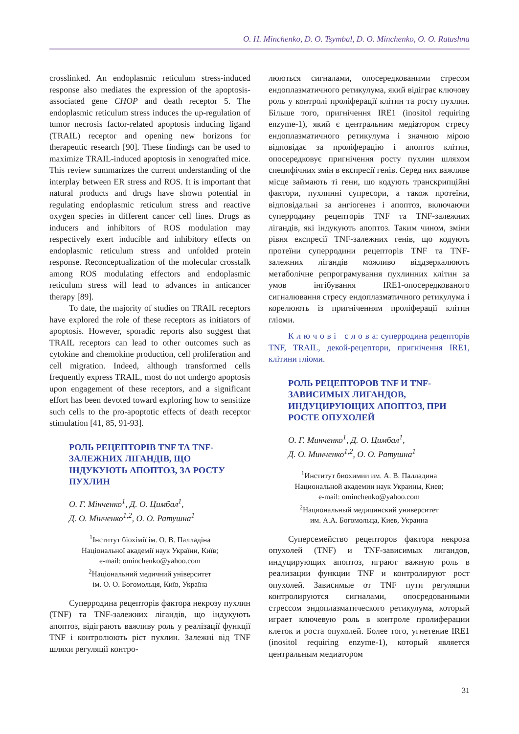O. H. Minchenko, D. O. Tsymbal, D. O. Minchenko, O. O. Ratushna
crosslinked. An endoplasmic reticulum stress-induced response also mediates the expression of the apoptosis-associated gene CHOP and death receptor 5. The endoplasmic reticulum stress induces the up-regulation of tumor necrosis factor-related apoptosis inducing ligand (TRAIL) receptor and opening new horizons for therapeutic research [90]. These findings can be used to maximize TRAIL-induced apoptosis in xenografted mice. This review summarizes the current understanding of the interplay between ER stress and ROS. It is important that natural products and drugs have shown potential in regulating endoplasmic reticulum stress and reactive oxygen species in different cancer cell lines. Drugs as inducers and inhibitors of ROS modulation may respectively exert inducible and inhibitory effects on endoplasmic reticulum stress and unfolded protein response. Reconceptualization of the molecular crosstalk among ROS modulating effectors and endoplasmic reticulum stress will lead to advances in anticancer therapy [89].
To date, the majority of studies on TRAIL receptors have explored the role of these receptors as initiators of apoptosis. However, sporadic reports also suggest that TRAIL receptors can lead to other outcomes such as cytokine and chemokine production, cell proliferation and cell migration. Indeed, although transformed cells frequently express TRAIL, most do not undergo apoptosis upon engagement of these receptors, and a significant effort has been devoted toward exploring how to sensitize such cells to the pro-apoptotic effects of death receptor stimulation [41, 85, 91-93].
РОЛЬ РЕЦЕПТОРІВ TNF ТА TNF-ЗАЛЕЖНИХ ЛІГАНДІВ, ЩО ІНДУКУЮТЬ АПОПТОЗ, ЗА РОСТУ ПУХЛИН
О. Г. Мінченко<sup>1</sup>, Д. О. Цимбал<sup>1</sup>,
Д. О. Мінченко<sup>1,2</sup>, О. О. Ратушна<sup>1</sup>
<sup>1</sup> Інститут біохімії ім. О. В. Палладіна
Національної академії наук України, Київ;
e-mail: ominchenko@yahoo.com
<sup>2</sup> Національний медичний університет
ім. О. О. Богомольця, Київ, Україна
Суперродина рецепторів фактора некрозу пухлин (TNF) та TNF-залежних лігандів, що індукують апоптоз, відіграють важливу роль у реалізації функції TNF і контролюють ріст пухлин. Залежні від TNF шляхи регуляції контро-
люються сигналами, опосередкованими стресом ендоплазматичного ретикулума, який відіграє ключову роль у контролі проліферації клітин та росту пухлин. Більше того, пригнічення IRE1 (inositol requiring enzyme-1), який є центральним медіатором стресу ендоплазматичного ретикулума і значною мірою відповідає за проліферацію і апоптоз клітин, опосередковує пригнічення росту пухлин шляхом специфічних змін в експресії генів. Серед них важливе місце займають ті гени, що кодують транскрипційні фактори, пухлинні супресори, а також протеїни, відповідальні за ангіогенез і апоптоз, включаючи суперродину рецепторів TNF та TNF-залежних лігандів, які індукують апоптоз. Таким чином, зміни рівня експресії TNF-залежних генів, що кодують протеїни суперродини рецепторів TNF та TNF-залежних лігандів можливо віддзеркалюють метаболічне репрограмування пухлинних клітин за умов інгібування IRE1-опосередкованого сигналювання стресу ендоплазматичного ретикулума і корелюють із пригніченням проліферації клітин гліоми.
К л ю ч о в і с л о в а: суперродина рецепторів TNF, TRAIL, декой-рецептори, пригнічення IRE1, клітини гліоми.
РОЛЬ РЕЦЕПТОРОВ TNF И TNF-ЗАВИСИМЫХ ЛИГАНДОВ, ИНДУЦИРУЮЩИХ АПОПТОЗ, ПРИ РОСТЕ ОПУХОЛЕЙ
О. Г. Минченко<sup>1</sup>, Д. О. Цимбал<sup>1</sup>,
Д. О. Минченко<sup>1,2</sup>, О. О. Ратушна<sup>1</sup>
<sup>1</sup> Институт биохимии им. А. В. Палладина
Национальной академии наук Украины, Киев;
e-mail: ominchenko@yahoo.com
<sup>2</sup> Национальный медицинский университет
им. А.А. Богомольца, Киев, Украина
Суперсемейство рецепторов фактора некроза опухолей (TNF) и TNF-зависимых лигандов, индуцирующих апоптоз, играют важную роль в реализации функции TNF и контролируют рост опухолей. Зависимые от TNF пути регуляции контролируются сигналами, опосредованными стрессом эндоплазматического ретикулума, который играет ключевую роль в контроле пролиферации клеток и роста опухолей. Более того, угнетение IRE1 (inositol requiring enzyme-1), который является центральным медиатором
31